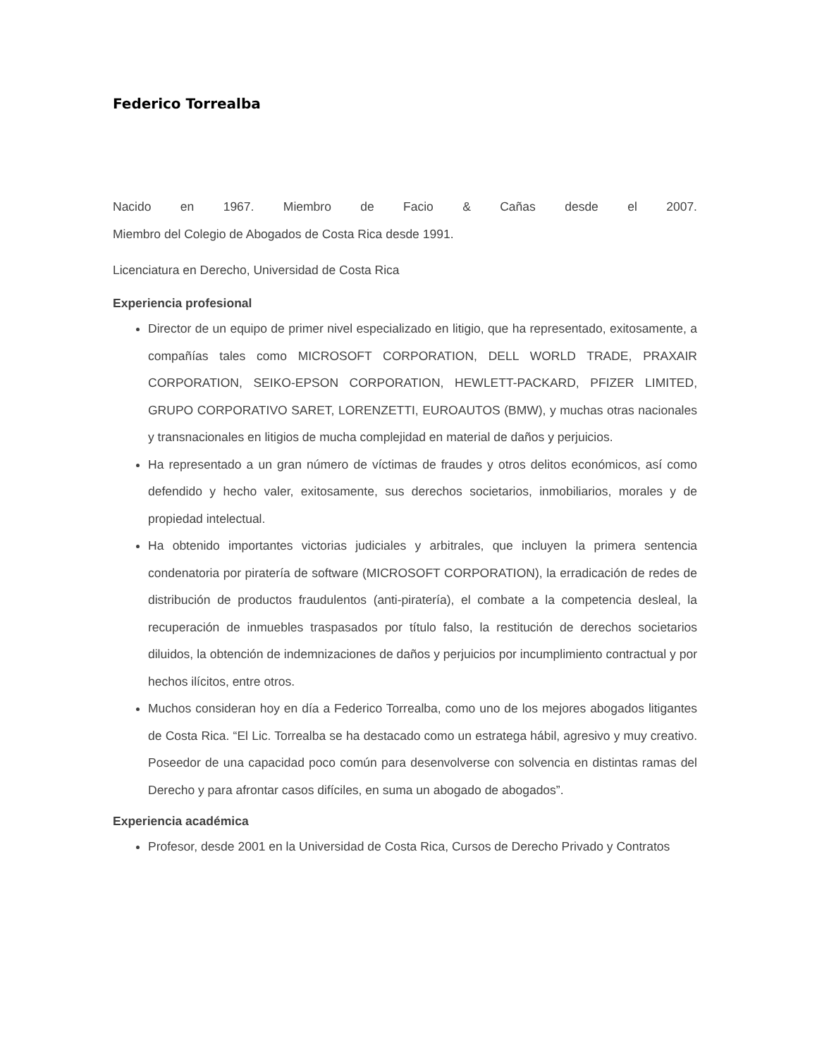Federico Torrealba
Nacido en 1967. Miembro de Facio & Cañas desde el 2007.
Miembro del Colegio de Abogados de Costa Rica desde 1991.
Licenciatura en Derecho, Universidad de Costa Rica
Experiencia profesional
Director de un equipo de primer nivel especializado en litigio, que ha representado, exitosamente, a compañías tales como MICROSOFT CORPORATION, DELL WORLD TRADE, PRAXAIR CORPORATION, SEIKO-EPSON CORPORATION, HEWLETT-PACKARD, PFIZER LIMITED, GRUPO CORPORATIVO SARET, LORENZETTI, EUROAUTOS (BMW), y muchas otras nacionales y transnacionales en litigios de mucha complejidad en material de daños y perjuicios.
Ha representado a un gran número de víctimas de fraudes y otros delitos económicos, así como defendido y hecho valer, exitosamente, sus derechos societarios, inmobiliarios, morales y de propiedad intelectual.
Ha obtenido importantes victorias judiciales y arbitrales, que incluyen la primera sentencia condenatoria por piratería de software (MICROSOFT CORPORATION), la erradicación de redes de distribución de productos fraudulentos (anti-piratería), el combate a la competencia desleal, la recuperación de inmuebles traspasados por título falso, la restitución de derechos societarios diluidos, la obtención de indemnizaciones de daños y perjuicios por incumplimiento contractual y por hechos ilícitos, entre otros.
Muchos consideran hoy en día a Federico Torrealba, como uno de los mejores abogados litigantes de Costa Rica. “El Lic. Torrealba se ha destacado como un estratega hábil, agresivo y muy creativo. Poseedor de una capacidad poco común para desenvolverse con solvencia en distintas ramas del Derecho y para afrontar casos difíciles, en suma un abogado de abogados”.
Experiencia académica
Profesor, desde 2001 en la Universidad de Costa Rica, Cursos de Derecho Privado y Contratos